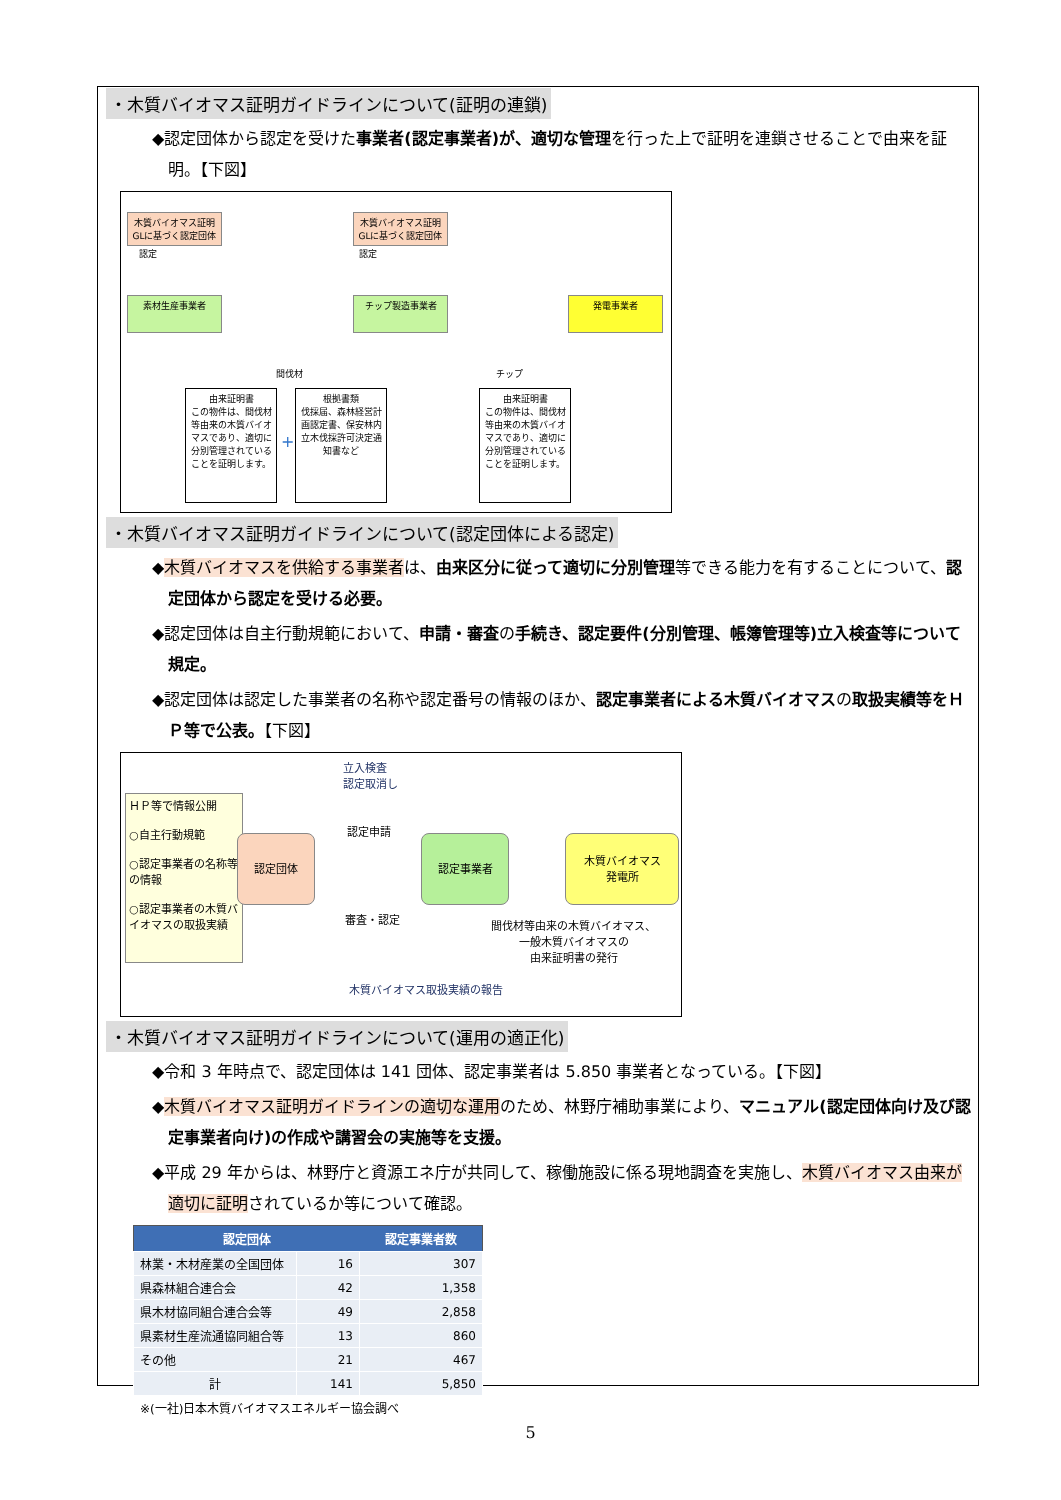・木質バイオマス証明ガイドラインについて(証明の連鎖)
◆認定団体から認定を受けた事業者(認定事業者)が、適切な管理を行った上で証明を連鎖させることで由来を証明。【下図】
木質バイオマス証明GLに基づく認定団体
木質バイオマス証明GLに基づく認定団体
認定 認定
素材生産事業者 チップ製造事業者 発電事業者
間伐材 チップ
由来証明書
この物件は、間伐材等由来の木質バイオマスであり、適切に分別管理されていることを証明します。
+
根拠書類
伐採届、森林経営計画認定書、保安林内立木伐採許可決定通知書など
由来証明書
この物件は、間伐材等由来の木質バイオマスであり、適切に分別管理されていることを証明します。
・木質バイオマス証明ガイドラインについて(認定団体による認定)
◆木質バイオマスを供給する事業者は、由来区分に従って適切に分別管理等できる能力を有することについて、認定団体から認定を受ける必要。
◆認定団体は自主行動規範において、申請・審査の手続き、認定要件(分別管理、帳簿管理等)立入検査等について規定。
◆認定団体は認定した事業者の名称や認定番号の情報のほか、認定事業者による木質バイオマスの取扱実績等をＨＰ等で公表。【下図】
立入検査
認定取消し
ＨＰ等で情報公開
○自主行動規範
○認定事業者の名称等の情報
○認定事業者の木質バイオマスの取扱実績
認定団体
認定申請
審査・認定
認定事業者
木質バイオマス
発電所
間伐材等由来の木質バイオマス、
一般木質バイオマスの
由来証明書の発行
木質バイオマス取扱実績の報告
・木質バイオマス証明ガイドラインについて(運用の適正化)
◆令和 3 年時点で、認定団体は 141 団体、認定事業者は 5.850 事業者となっている。【下図】
◆木質バイオマス証明ガイドラインの適切な運用のため、林野庁補助事業により、マニュアル(認定団体向け及び認定事業者向け)の作成や講習会の実施等を支援。
◆平成 29 年からは、林野庁と資源エネ庁が共同して、稼働施設に係る現地調査を実施し、木質バイオマス由来が適切に証明されているか等について確認。
| 認定団体 | | 認定事業者数 |
| --- | --- | --- |
| 林業・木材産業の全国団体 | 16 | 307 |
| 県森林組合連合会 | 42 | 1,358 |
| 県木材協同組合連合会等 | 49 | 2,858 |
| 県素材生産流通協同組合等 | 13 | 860 |
| その他 | 21 | 467 |
| 計 | 141 | 5,850 |
| ※(一社)日本木質バイオマスエネルギー協会調べ | | |
5